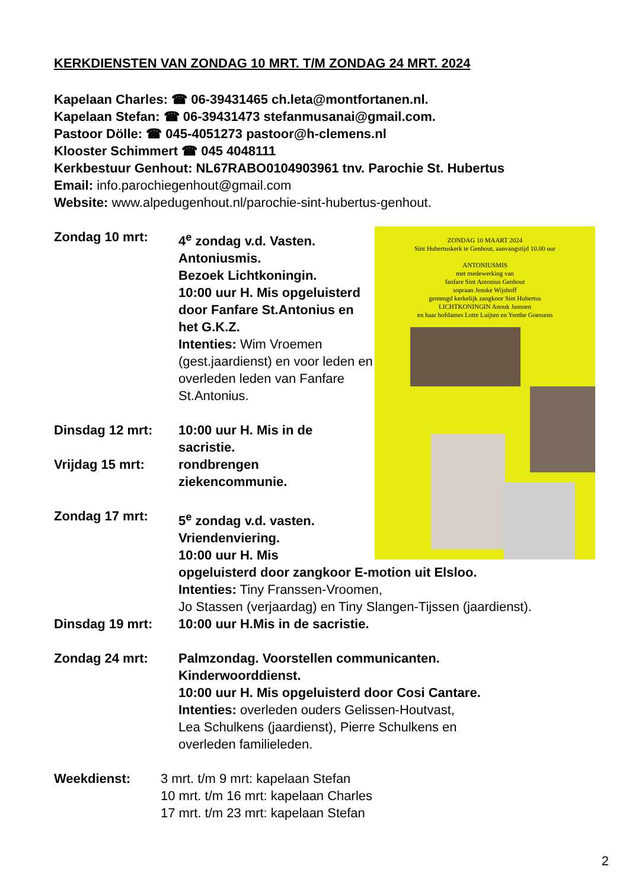KERKDIENSTEN VAN ZONDAG 10 MRT. T/M ZONDAG 24 MRT. 2024
Kapelaan Charles: ☎ 06-39431465 ch.leta@montfortanen.nl.
Kapelaan Stefan: ☎ 06-39431473 stefanmusanai@gmail.com.
Pastoor Dölle: ☎ 045-4051273 pastoor@h-clemens.nl
Klooster Schimmert ☎ 045 4048111
Kerkbestuur Genhout: NL67RABO0104903961 tnv. Parochie St. Hubertus
Email: info.parochiegenhout@gmail.com
Website: www.alpedugenhout.nl/parochie-sint-hubertus-genhout.
Zondag 10 mrt: 4<sup>e</sup> zondag v.d. Vasten.
Antoniusmis.
Bezoek Lichtkoningin.
10:00 uur H. Mis opgeluisterd door Fanfare St.Antonius en het G.K.Z.
Intenties: Wim Vroemen (gest.jaardienst) en voor leden en overleden leden van Fanfare St.Antonius.
Dinsdag 12 mrt: 10:00 uur H. Mis in de
sacristie.
Vrijdag 15 mrt: rondbrengen
ziekencommunie.
Zondag 17 mrt: 5<sup>e</sup> zondag v.d. vasten.
Vriendenviering.
10:00 uur H. Mis
opgeluisterd door zangkoor E-motion uit Elsloo.
Intenties: Tiny Franssen-Vroomen,
Jo Stassen (verjaardag) en Tiny Slangen-Tijssen (jaardienst).
Dinsdag 19 mrt: 10:00 uur H.Mis in de sacristie.
Zondag 24 mrt: Palmzondag. Voorstellen communicanten.
Kinderwoorddienst.
10:00 uur H. Mis opgeluisterd door Cosi Cantare.
Intenties: overleden ouders Gelissen-Houtvast,
Lea Schulkens (jaardienst), Pierre Schulkens en
overleden familieleden.
Weekdienst: 3 mrt. t/m 9 mrt: kapelaan Stefan
10 mrt. t/m 16 mrt: kapelaan Charles
17 mrt. t/m 23 mrt: kapelaan Stefan
ZONDAG 10 MAART 2024
Sint Hubertuskerk te Genhout, aanvangstijd 10.00 uur
ANTONIUSMIS
met medewerking van
fanfare Sint Antonius Genhout
sopraan Jenske Wijshoff
gemengd kerkelijk zangkoor Sint Hubertus
LICHTKONINGIN Anouk Janssen
en haar hofdames Lotte Luijten en Yenthe Goessens
2